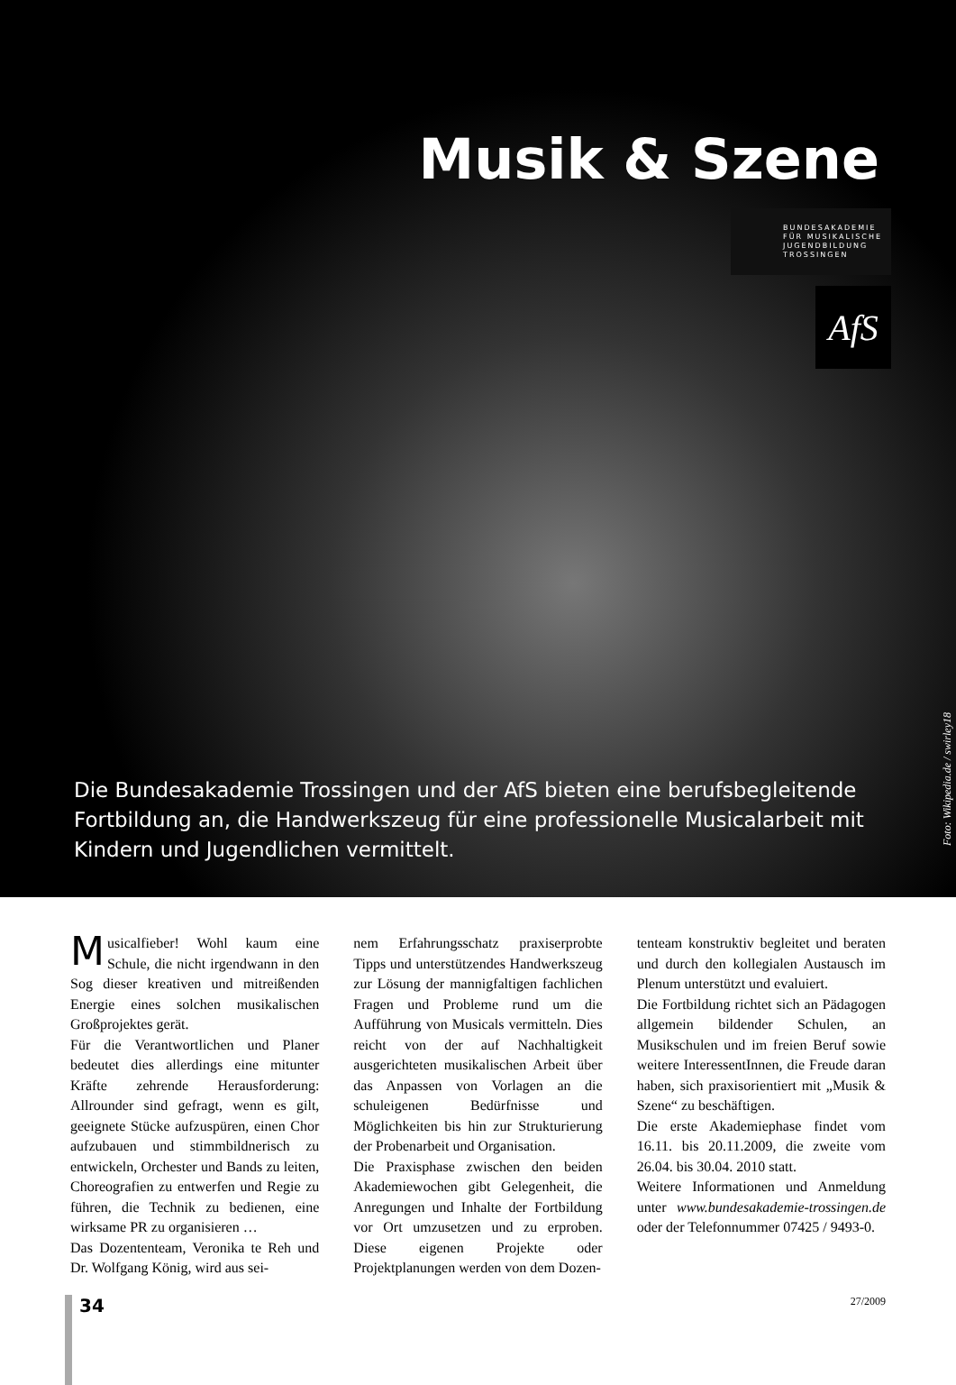Musik & Szene
BUNDESAKADEMIE
FÜR MUSIKALISCHE
JUGENDBILDUNG
TROSSINGEN
AfS
Die Bundesakademie Trossingen und der AfS bieten eine berufsbegleitende Fortbildung an, die Handwerkszeug für eine professionelle Musicalarbeit mit Kindern und Jugendlichen vermittelt.
Foto: Wikipedia.de / swirley18
Musicalfieber! Wohl kaum eine Schule, die nicht irgendwann in den Sog dieser kreativen und mitreißenden Energie eines solchen musikalischen Großprojektes gerät.
Für die Verantwortlichen und Planer bedeutet dies allerdings eine mitunter Kräfte zehrende Herausforderung: Allrounder sind gefragt, wenn es gilt, geeignete Stücke aufzuspüren, einen Chor aufzubauen und stimmbildnerisch zu entwickeln, Orchester und Bands zu leiten, Choreografien zu entwerfen und Regie zu führen, die Technik zu bedienen, eine wirksame PR zu organisieren …
Das Dozententeam, Veronika te Reh und Dr. Wolfgang König, wird aus sei-
nem Erfahrungsschatz praxiserprobte Tipps und unterstützendes Handwerkszeug zur Lösung der mannigfaltigen fachlichen Fragen und Probleme rund um die Aufführung von Musicals vermitteln. Dies reicht von der auf Nachhaltigkeit ausgerichteten musikalischen Arbeit über das Anpassen von Vorlagen an die schuleigenen Bedürfnisse und Möglichkeiten bis hin zur Strukturierung der Probenarbeit und Organisation.
Die Praxisphase zwischen den beiden Akademiewochen gibt Gelegenheit, die Anregungen und Inhalte der Fortbildung vor Ort umzusetzen und zu erproben. Diese eigenen Projekte oder Projektplanungen werden von dem Dozen-
tenteam konstruktiv begleitet und beraten und durch den kollegialen Austausch im Plenum unterstützt und evaluiert.
Die Fortbildung richtet sich an Pädagogen allgemein bildender Schulen, an Musikschulen und im freien Beruf sowie weitere InteressentInnen, die Freude daran haben, sich praxisorientiert mit „Musik & Szene“ zu beschäftigen.
Die erste Akademiephase findet vom 16.11. bis 20.11.2009, die zweite vom 26.04. bis 30.04. 2010 statt.
Weitere Informationen und Anmeldung unter www.bundesakademie-trossingen.de oder der Telefonnummer 07425 / 9493-0.
34
27/2009